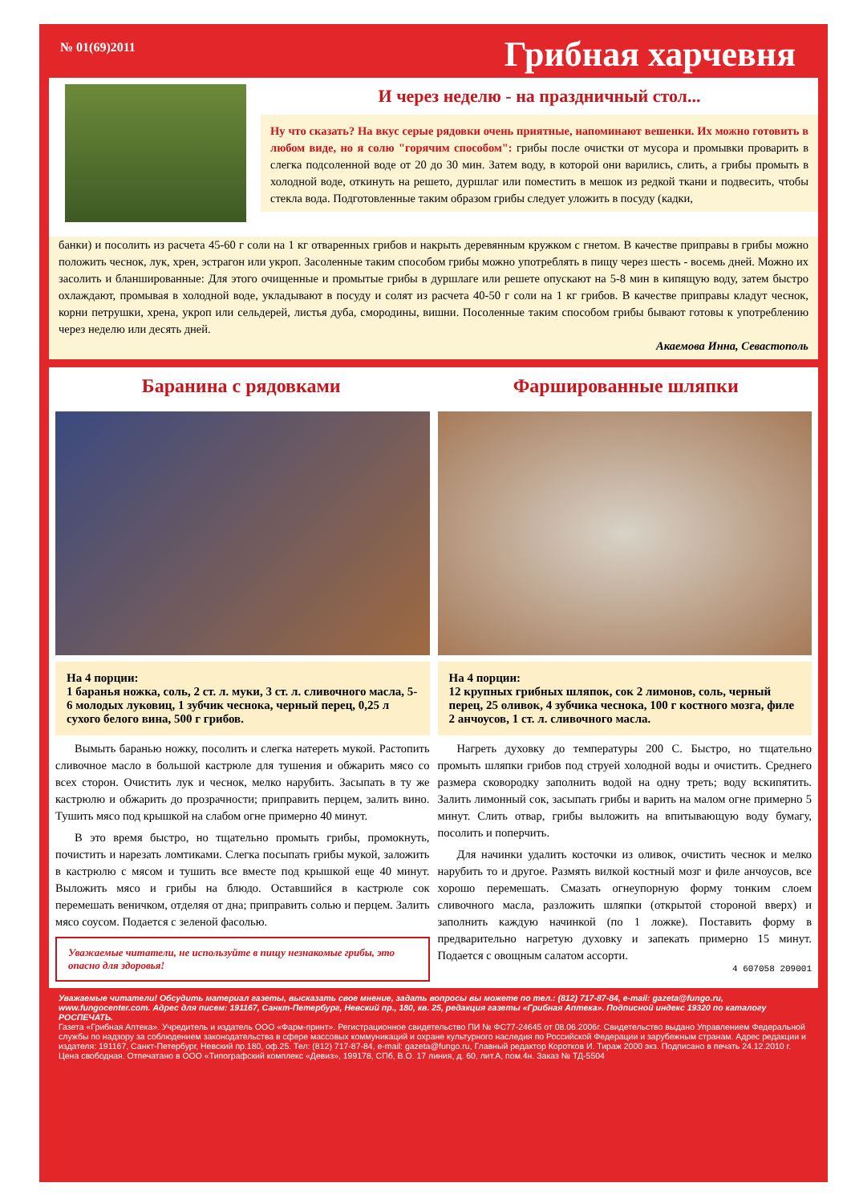№ 01(69)2011
Грибная харчевня
И через неделю - на праздничный стол...
Ну что сказать? На вкус серые рядовки очень приятные, напоминают вешенки. Их можно готовить в любом виде, но я солю "горячим способом": грибы после очистки от мусора и промывки проварить в слегка подсоленной воде от 20 до 30 мин. Затем воду, в которой они варились, слить, а грибы промыть в холодной воде, откинуть на решето, дуршлаг или поместить в мешок из редкой ткани и подвесить, чтобы стекла вода. Подготовленные таким образом грибы следует уложить в посуду (кадки,
банки) и посолить из расчета 45-60 г соли на 1 кг отваренных грибов и накрыть деревянным кружком с гнетом. В качестве приправы в грибы можно положить чеснок, лук, хрен, эстрагон или укроп. Засоленные таким способом грибы можно употреблять в пищу через шесть - восемь дней. Можно их засолить и бланшированные: Для этого очищенные и промытые грибы в дуршлаге или решете опускают на 5-8 мин в кипящую воду, затем быстро охлаждают, промывая в холодной воде, укладывают в посуду и солят из расчета 40-50 г соли на 1 кг грибов. В качестве приправы кладут чеснок, корни петрушки, хрена, укроп или сельдерей, листья дуба, смородины, вишни. Посоленные таким способом грибы бывают готовы к употреблению через неделю или десять дней.
Акаемова Инна, Севастополь
Баранина с рядовками Фаршированные шляпки
На 4 порции:
1 баранья ножка, соль, 2 ст. л. муки, 3 ст. л. сливочного масла, 5-6 молодых луковиц, 1 зубчик чеснока, черный перец, 0,25 л сухого белого вина, 500 г грибов.
Вымыть баранью ножку, посолить и слегка натереть мукой. Растопить сливочное масло в большой кастрюле для тушения и обжарить мясо со всех сторон. Очистить лук и чеснок, мелко нарубить. Засыпать в ту же кастрюлю и обжарить до прозрачности; приправить перцем, залить вино. Тушить мясо под крышкой на слабом огне примерно 40 минут.
В это время быстро, но тщательно промыть грибы, промокнуть, почистить и нарезать ломтиками. Слегка посыпать грибы мукой, заложить в кастрюлю с мясом и тушить все вместе под крышкой еще 40 минут. Выложить мясо и грибы на блюдо. Оставшийся в кастрюле сок перемешать веничком, отделяя от дна; приправить солью и перцем. Залить мясо соусом. Подается с зеленой фасолью.
Уважаемые читатели, не используйте в пищу незнакомые грибы, это опасно для здоровья!
На 4 порции:
12 крупных грибных шляпок, сок 2 лимонов, соль, черный перец, 25 оливок, 4 зубчика чеснока, 100 г костного мозга, филе 2 анчоусов, 1 ст. л. сливочного масла.
Нагреть духовку до температуры 200 С. Быстро, но тщательно промыть шляпки грибов под струей холодной воды и очистить. Среднего размера сковородку заполнить водой на одну треть; воду вскипятить. Залить лимонный сок, засыпать грибы и варить на малом огне примерно 5 минут. Слить отвар, грибы выложить на впитывающую воду бумагу, посолить и поперчить.
Для начинки удалить косточки из оливок, очистить чеснок и мелко нарубить то и другое. Размять вилкой костный мозг и филе анчоусов, все хорошо перемешать. Смазать огнеупорную форму тонким слоем сливочного масла, разложить шляпки (открытой стороной вверх) и заполнить каждую начинкой (по 1 ложке). Поставить форму в предварительно нагретую духовку и запекать примерно 15 минут. Подается с овощным салатом ассорти.
4 607058 209001
Уважаемые читатели! Обсудить материал газеты, высказать свое мнение, задать вопросы вы можете по тел.: (812) 717-87-84, e-mail: gazeta@fungo.ru, www.fungocenter.com. Адрес для писем: 191167, Санкт-Петербург, Невский пр., 180, кв. 25, редакция газеты «Грибная Аптека». Подписной индекс 19320 по каталогу РОСПЕЧАТЬ.
Газета «Грибная Аптека». Учредитель и издатель ООО «Фарм-принт». Регистрационное свидетельство ПИ № ФС77-24645 от 08.06.2006г. Свидетельство выдано Управлением Федеральной службы по надзору за соблюдением законодательства в сфере массовых коммуникаций и охране культурного наследия по Российской Федерации и зарубежным странам. Адрес редакции и издателя: 191167, Санкт-Петербург, Невский пр.180, оф.25. Тел: (812) 717-87-84, e-mail: gazeta@fungo.ru, Главный редактор Коротков И. Тираж 2000 экз. Подписано в печать 24.12.2010 г. Цена свободная. Отпечатано в ООО «Типографский комплекс «Девиз», 199178, СПб, В.О. 17 линия, д. 60, лит.А, пом.4н. Заказ № ТД-5504